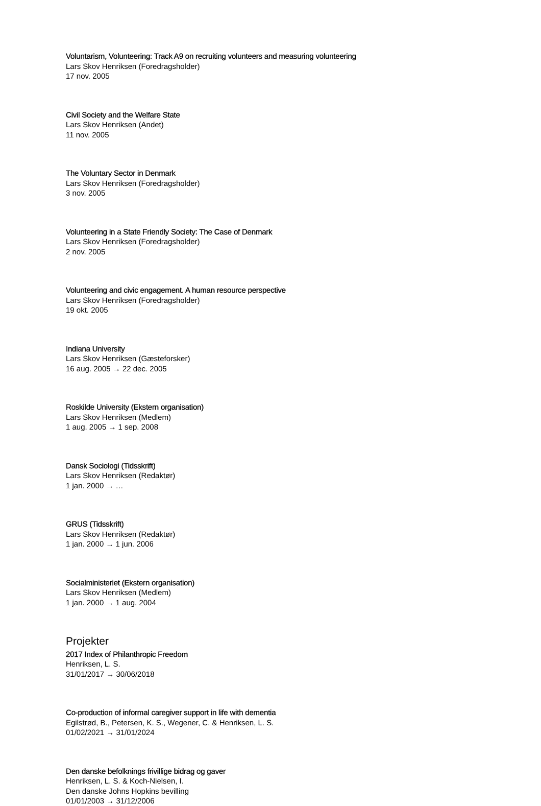Voluntarism, Volunteering: Track A9 on recruiting volunteers and measuring volunteering
Lars Skov Henriksen (Foredragsholder)
17 nov. 2005
Civil Society and the Welfare State
Lars Skov Henriksen (Andet)
11 nov. 2005
The Voluntary Sector in Denmark
Lars Skov Henriksen (Foredragsholder)
3 nov. 2005
Volunteering in a State Friendly Society: The Case of Denmark
Lars Skov Henriksen (Foredragsholder)
2 nov. 2005
Volunteering and civic engagement. A human resource perspective
Lars Skov Henriksen (Foredragsholder)
19 okt. 2005
Indiana University
Lars Skov Henriksen (Gæsteforsker)
16 aug. 2005 → 22 dec. 2005
Roskilde University (Ekstern organisation)
Lars Skov Henriksen (Medlem)
1 aug. 2005 → 1 sep. 2008
Dansk Sociologi (Tidsskrift)
Lars Skov Henriksen (Redaktør)
1 jan. 2000 → …
GRUS (Tidsskrift)
Lars Skov Henriksen (Redaktør)
1 jan. 2000 → 1 jun. 2006
Socialministeriet (Ekstern organisation)
Lars Skov Henriksen (Medlem)
1 jan. 2000 → 1 aug. 2004
Projekter
2017 Index of Philanthropic Freedom
Henriksen, L. S.
31/01/2017 → 30/06/2018
Co-production of informal caregiver support in life with dementia
Egilstrød, B., Petersen, K. S., Wegener, C. & Henriksen, L. S.
01/02/2021 → 31/01/2024
Den danske befolknings frivillige bidrag og gaver
Henriksen, L. S. & Koch-Nielsen, I.
Den danske Johns Hopkins bevilling
01/01/2003 → 31/12/2006